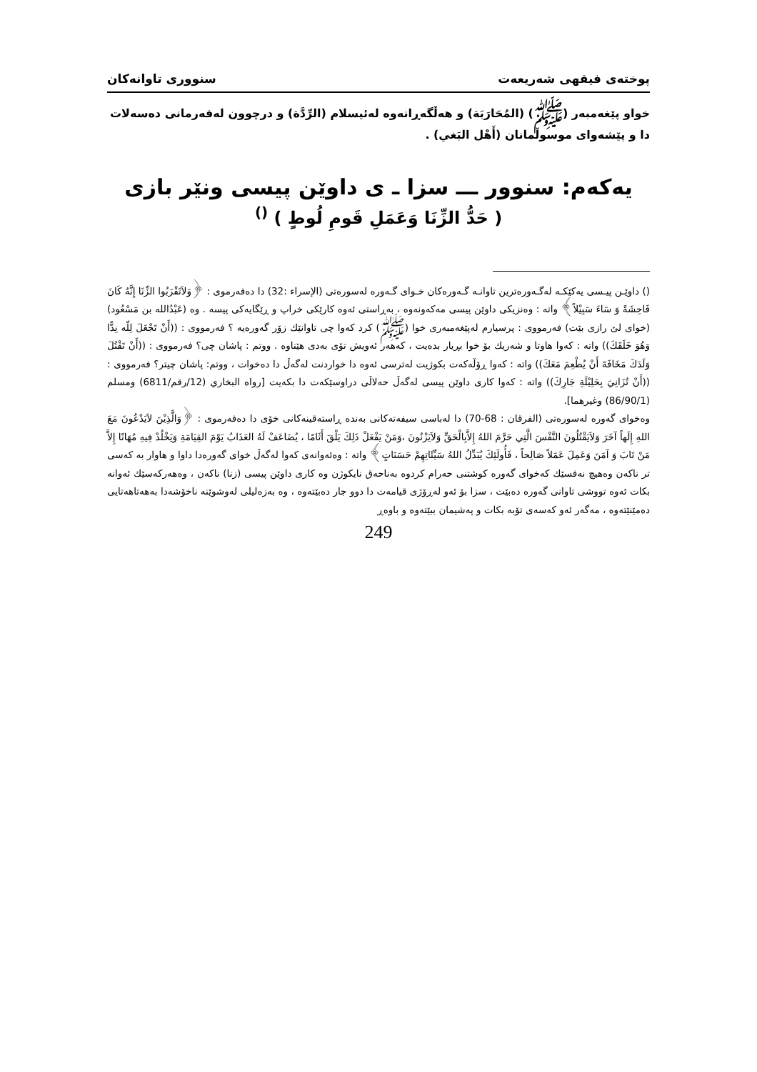پوختەی فیقهی شەریعەت سنووری تاوانەکان
خواو پێغەمبەر (ﷺ) (المُحَارَبَة) و هەڵگەڕانەوە لەئیسلام (الرِّدَّة) و درچوون لەفەرمانی دەسەلات دا و پێشەوای موسوڵمانان (أَهْل البَغي) .
یەکەم: سنوور ـــ سزا ـ ی داوێن پیسی ونێر بازی
( حَدُّ الزِّنَا وَعَمَلِ قَومِ لُوطٍ ) <sup>()</sup>
() داوێـن پیـسی یەکێکـە لەگـەورەترین تاوانـە گـەورەکان خـوای گـەورە لەسورەتی (الإسراء :32) دا دەفەرموی : ﴿وَلاَتَقْرَبُوا الزِّنَا إِنَّهُ كَانَ فَاحِشَةً وَ سَاءَ سَبِيْلاً﴾ واتە : وەنزیکی داوێن پیسی مەکەونەوە ، بەڕاستی ئەوە کارێکی خراپ و ڕێگایەکی پیسە . وە (عَبْدُالله بن مَسْعُود) (خوای لێ رازی بێت) فەرمووی : پرسیارم لەپێغەمبەری خوا (ﷺ) کرد کەوا چی تاوانێك زۆر گەورەیە ؟ فەرمووی : ((أَنْ تَجْعَلَ لِلّه نِدًّا وَهُوَ خَلَقَكَ)) واتە : کەوا هاوتا و شەریك بۆ خوا بڕیار بدەیت ، کەهەر ئەویش تۆی بەدی هێناوە . ووتم : پاشان چی؟ فەرمووی : ((أَنْ تَقْتُلَ وَلَدَكَ مَخَافَةَ أَنْ يُطْعِمَ مَعَكَ)) واتە : کەوا ڕۆڵەکەت بکوژیت لەترسی ئەوە دا خواردنت لەگەڵ دا دەخوات ، ووتم: پاشان چیتر؟ فەرمووی : ((أَنْ تُزَانِيَ بِحَلِيْلَةِ جَارِكَ)) واتە : کەوا کاری داوێن پیسی لەگەڵ حەلاڵی دراوسێکەت دا بکەیت [رواه البخاري (12/رقم/6811) ومسلم (86/90/1) وغيرهما].
وەخوای گەورە لەسورەتی (الفرقان : 68-70) دا لەباسی سیفەتەکانی بەندە ڕاستەقینەکانی خۆی دا دەفەرموی : ﴿وَالَّذِيْنَ لاَيَدْعُونَ مَعَ اللهِ إِلَهاً آخَرَ وَلاَيَقْتُلُونَ النَّفْسَ الَّتِي حَرَّمَ اللهُ إِلاَّبِالْحَقِّ وَلاَيَزْنُونَ ،وَمَنْ يَفْعَلْ ذَلِكَ يَلْقَ أَثَامًا ، يُضَاعَفْ لَهُ العَذَابُ يَوْمَ القِيَامَةِ وَيَخْلُدْ فِيهِ مُهَانًا إِلاَّ مَنْ تَابَ وَ آمَنَ وَعَمِلَ عَمَلاً صَالِحاً ، فَأُولَئِكَ يُبَدِّلُ اللهُ سَيِّئَاتِهِمْ حَسَنَاتٍ﴾ واتە : وەئەوانەی کەوا لەگەڵ خوای گەورەدا داوا و هاوار بە کەسی تر ناکەن وەهیچ نەفسێك کەخوای گەورە کوشتنی حەرام کردوە بەناحەق نایکوژن وە کاری داوێن پیسی (زنا) ناکەن ، وەهەرکەسێك ئەوانە بکات ئەوە تووشی تاوانی گەورە دەبێت ، سزا بۆ ئەو لەڕۆژی قیامەت دا دوو جار دەبێتەوە ، وە بەزەلیلی لەوشوێنە ناخۆشەدا بەهەتاهەتایی دەمێنێتەوە ، مەگەر ئەو کەسەی تۆبە بکات و پەشیمان ببێتەوە و باوەڕ
249